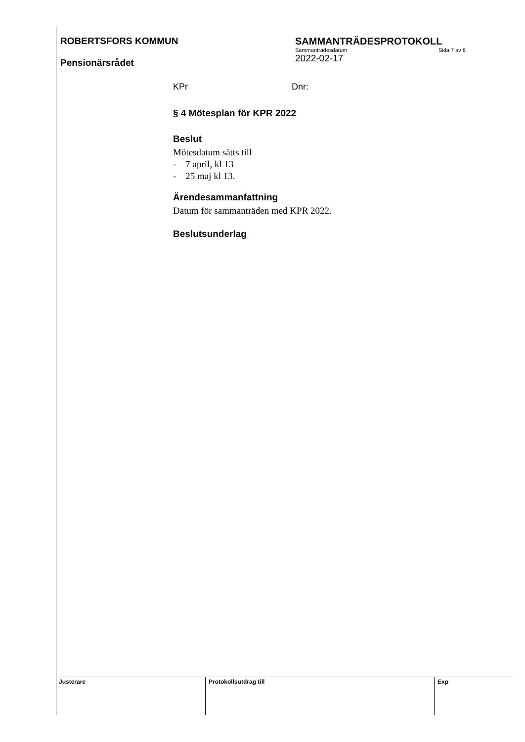ROBERTSFORS KOMMUN
Pensionärsrådet
SAMMANTRÄDESPROTOKOLL
Sammanträdesdatum Sida 7 av 8
2022-02-17
KPr Dnr:
§ 4 Mötesplan för KPR 2022
Beslut
Mötesdatum sätts till
- 7 april, kl 13
- 25 maj kl 13.
Ärendesammanfattning
Datum för sammanträden med KPR 2022.
Beslutsunderlag
| Justerare | Protokollsutdrag till | Exp |